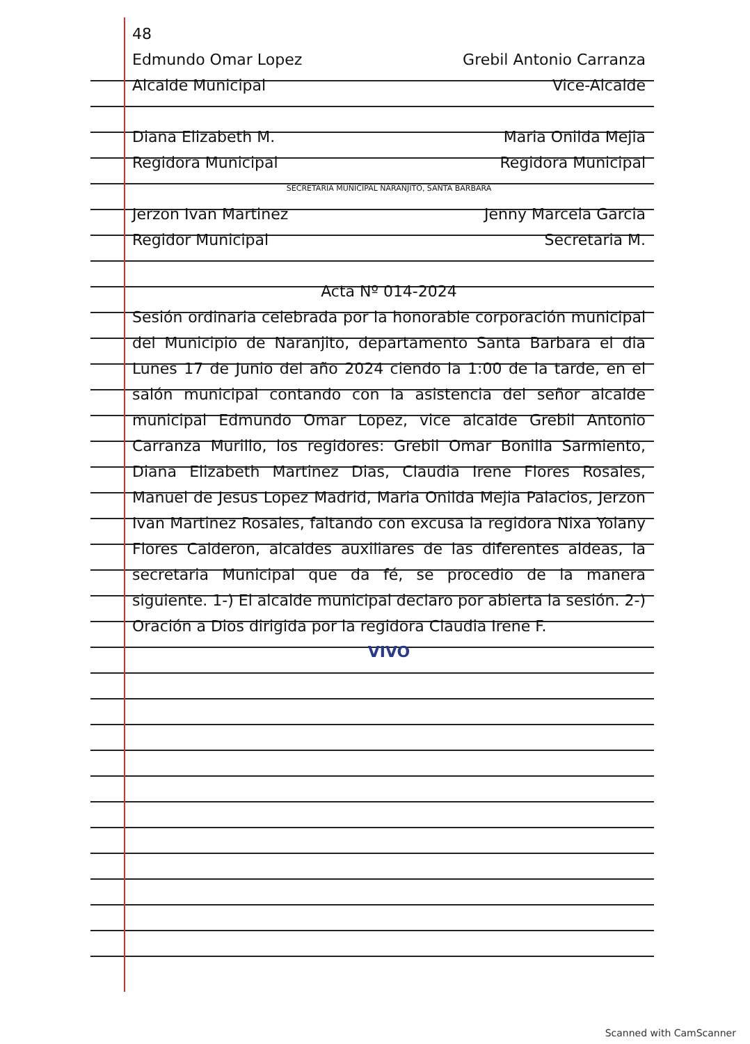48
Edmundo Omar Lopez Grebil Antonio Carranza
Alcalde Municipal Vice-Alcalde
Diana Elizabeth M. Maria Onilda Mejia
Regidora Municipal Regidora Municipal
SECRETARIA MUNICIPAL NARANJITO, SANTA BARBARA
Jerzon Ivan Martinez Jenny Marcela Garcia
Regidor Municipal Secretaria M.
Acta Nº 014-2024
Sesión ordinaria celebrada por la honorable corporación municipal del Municipio de Naranjito, departamento Santa Barbara el dia Lunes 17 de Junio del año 2024 ciendo la 1:00 de la tarde, en el salón municipal contando con la asistencia del señor alcalde municipal Edmundo Omar Lopez, vice alcalde Grebil Antonio Carranza Murillo, los regidores: Grebil Omar Bonilla Sarmiento, Diana Elizabeth Martinez Dias, Claudia Irene Flores Rosales, Manuel de Jesus Lopez Madrid, Maria Onilda Mejia Palacios, Jerzon Ivan Martinez Rosales, faltando con excusa la regidora Nixa Yolany Flores Calderon, alcaldes auxiliares de las diferentes aldeas, la secretaria Municipal que da fé, se procedio de la manera siguiente. 1-) El alcalde municipal declaro por abierta la sesión. 2-) Oración a Dios dirigida por la regidora Claudia Irene F.
VIVO
Scanned with CamScanner